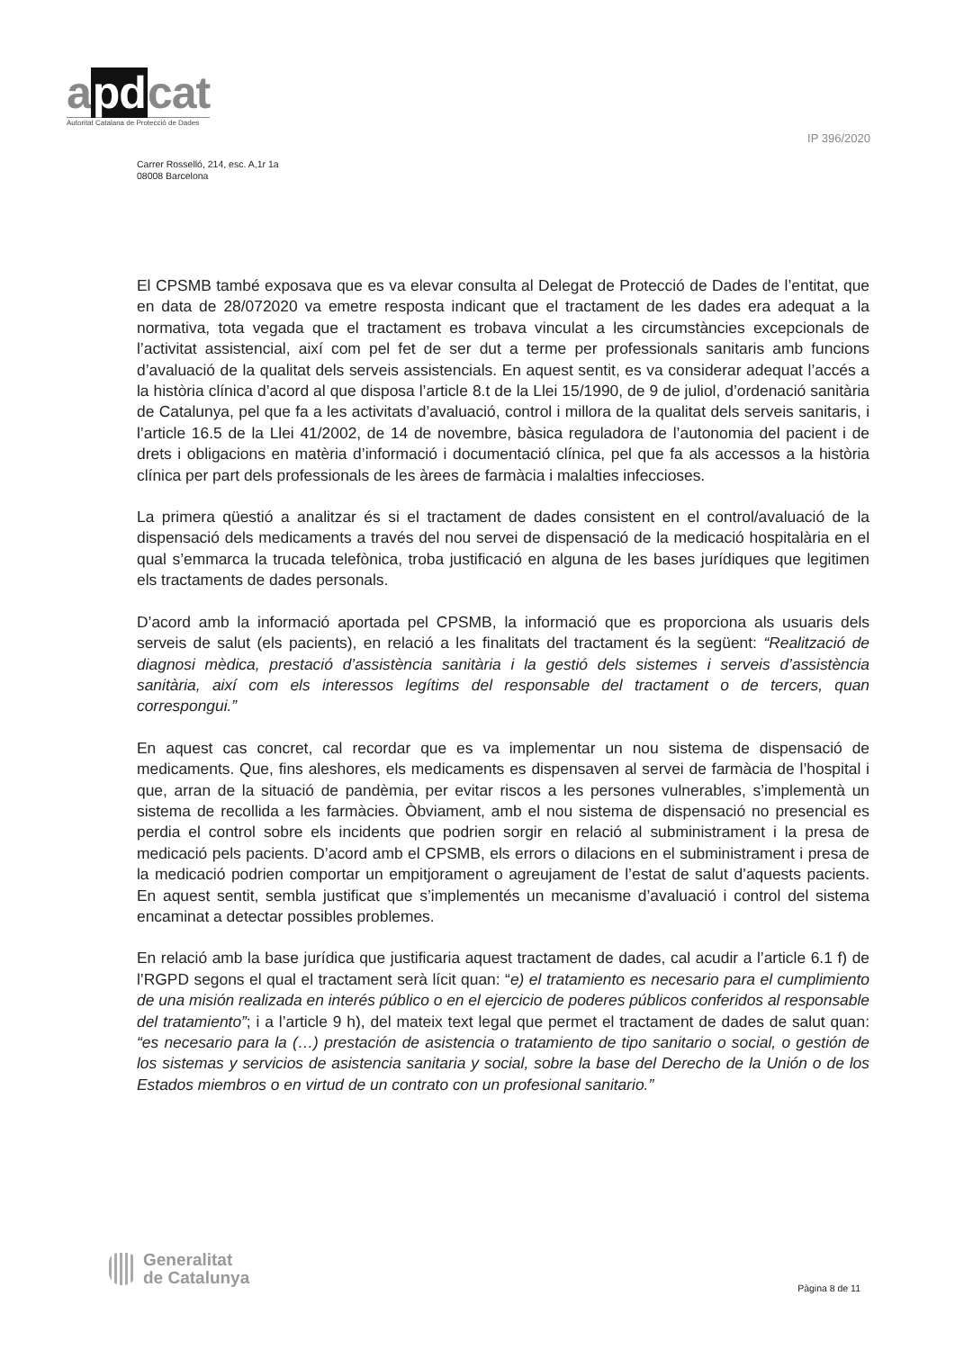apdcat
Autoritat Catalana de Protecció de Dades
IP 396/2020
Carrer Rosselló, 214, esc. A,1r 1a
08008 Barcelona
El CPSMB també exposava que es va elevar consulta al Delegat de Protecció de Dades de l’entitat, que en data de 28/072020 va emetre resposta indicant que el tractament de les dades era adequat a la normativa, tota vegada que el tractament es trobava vinculat a les circumstàncies excepcionals de l’activitat assistencial, així com pel fet de ser dut a terme per professionals sanitaris amb funcions d’avaluació de la qualitat dels serveis assistencials. En aquest sentit, es va considerar adequat l’accés a la història clínica d’acord al que disposa l’article 8.t de la Llei 15/1990, de 9 de juliol, d’ordenació sanitària de Catalunya, pel que fa a les activitats d’avaluació, control i millora de la qualitat dels serveis sanitaris, i l’article 16.5 de la Llei 41/2002, de 14 de novembre, bàsica reguladora de l’autonomia del pacient i de drets i obligacions en matèria d’informació i documentació clínica, pel que fa als accessos a la història clínica per part dels professionals de les àrees de farmàcia i malalties infeccioses.
La primera qüestió a analitzar és si el tractament de dades consistent en el control/avaluació de la dispensació dels medicaments a través del nou servei de dispensació de la medicació hospitalària en el qual s’emmarca la trucada telefònica, troba justificació en alguna de les bases jurídiques que legitimen els tractaments de dades personals.
D’acord amb la informació aportada pel CPSMB, la informació que es proporciona als usuaris dels serveis de salut (els pacients), en relació a les finalitats del tractament és la següent: “Realització de diagnosi mèdica, prestació d’assistència sanitària i la gestió dels sistemes i serveis d’assistència sanitària, així com els interessos legítims del responsable del tractament o de tercers, quan correspongui.”
En aquest cas concret, cal recordar que es va implementar un nou sistema de dispensació de medicaments. Que, fins aleshores, els medicaments es dispensaven al servei de farmàcia de l’hospital i que, arran de la situació de pandèmia, per evitar riscos a les persones vulnerables, s’implementà un sistema de recollida a les farmàcies. Òbviament, amb el nou sistema de dispensació no presencial es perdia el control sobre els incidents que podrien sorgir en relació al subministrament i la presa de medicació pels pacients. D’acord amb el CPSMB, els errors o dilacions en el subministrament i presa de la medicació podrien comportar un empitjorament o agreujament de l’estat de salut d’aquests pacients. En aquest sentit, sembla justificat que s’implementés un mecanisme d’avaluació i control del sistema encaminat a detectar possibles problemes.
En relació amb la base jurídica que justificaria aquest tractament de dades, cal acudir a l’article 6.1 f) de l’RGPD segons el qual el tractament serà lícit quan: “e) el tratamiento es necesario para el cumplimiento de una misión realizada en interés público o en el ejercicio de poderes públicos conferidos al responsable del tratamiento”; i a l’article 9 h), del mateix text legal que permet el tractament de dades de salut quan: “es necesario para la (…) prestación de asistencia o tratamiento de tipo sanitario o social, o gestión de los sistemas y servicios de asistencia sanitaria y social, sobre la base del Derecho de la Unión o de los Estados miembros o en virtud de un contrato con un profesional sanitario.”
Generalitat
de Catalunya
Pàgina 8 de 11